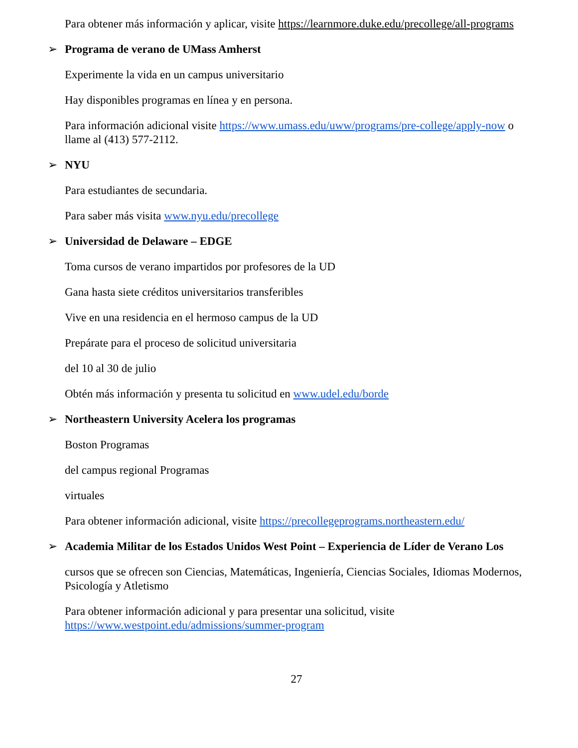Para obtener más información y aplicar, visite https://learnmore.duke.edu/precollege/all-programs
➢ Programa de verano de UMass Amherst
Experimente la vida en un campus universitario
Hay disponibles programas en línea y en persona.
Para información adicional visite https://www.umass.edu/uww/programs/pre-college/apply-now o llame al (413) 577-2112.
➢ NYU
Para estudiantes de secundaria.
Para saber más visita www.nyu.edu/precollege
➢ Universidad de Delaware – EDGE
Toma cursos de verano impartidos por profesores de la UD
Gana hasta siete créditos universitarios transferibles
Vive en una residencia en el hermoso campus de la UD
Prepárate para el proceso de solicitud universitaria
del 10 al 30 de julio
Obtén más información y presenta tu solicitud en www.udel.edu/borde
➢ Northeastern University Acelera los programas
Boston Programas
del campus regional Programas
virtuales
Para obtener información adicional, visite https://precollegeprograms.northeastern.edu/
➢ Academia Militar de los Estados Unidos West Point – Experiencia de Líder de Verano Los
cursos que se ofrecen son Ciencias, Matemáticas, Ingeniería, Ciencias Sociales, Idiomas Modernos, Psicología y Atletismo
Para obtener información adicional y para presentar una solicitud, visite https://www.westpoint.edu/admissions/summer-program
27